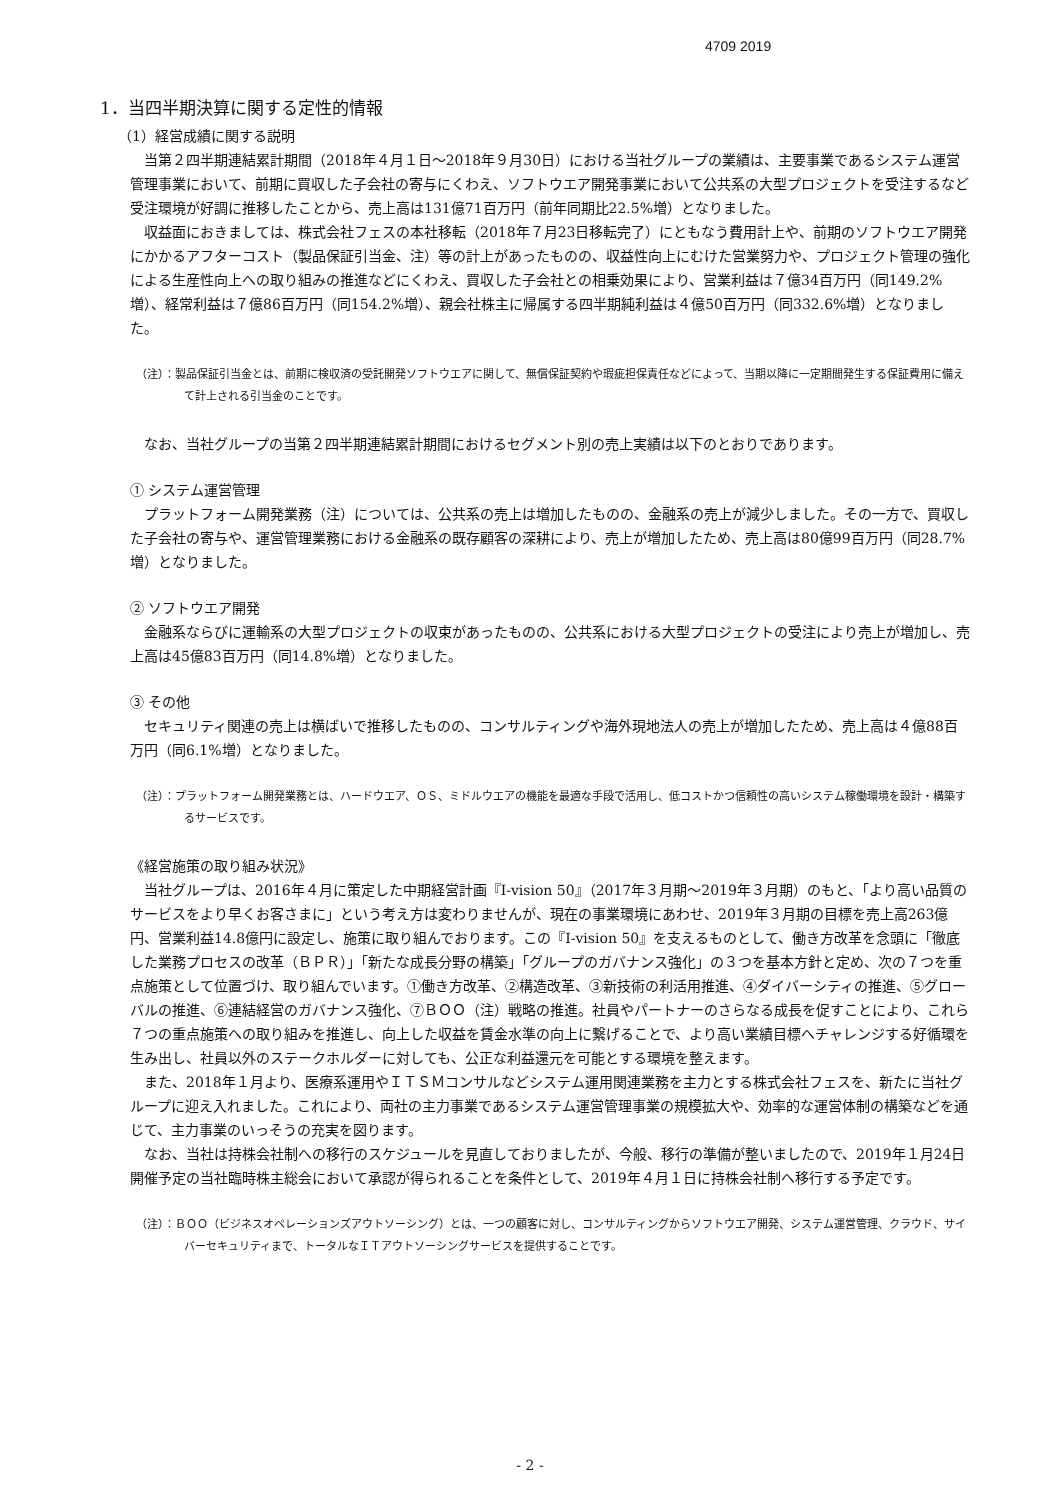4709 2019
1．当四半期決算に関する定性的情報
（1）経営成績に関する説明
当第２四半期連結累計期間（2018年４月１日～2018年９月30日）における当社グループの業績は、主要事業であるシステム運営管理事業において、前期に買収した子会社の寄与にくわえ、ソフトウエア開発事業において公共系の大型プロジェクトを受注するなど受注環境が好調に推移したことから、売上高は131億71百万円（前年同期比22.5%増）となりました。
収益面におきましては、株式会社フェスの本社移転（2018年７月23日移転完了）にともなう費用計上や、前期のソフトウエア開発にかかるアフターコスト（製品保証引当金、注）等の計上があったものの、収益性向上にむけた営業努力や、プロジェクト管理の強化による生産性向上への取り組みの推進などにくわえ、買収した子会社との相乗効果により、営業利益は７億34百万円（同149.2%増）、経常利益は７億86百万円（同154.2%増）、親会社株主に帰属する四半期純利益は４億50百万円（同332.6%増）となりました。
（注）：製品保証引当金とは、前期に検収済の受託開発ソフトウエアに関して、無償保証契約や瑕疵担保責任などによって、当期以降に一定期間発生する保証費用に備えて計上される引当金のことです。
なお、当社グループの当第２四半期連結累計期間におけるセグメント別の売上実績は以下のとおりであります。
① システム運営管理
プラットフォーム開発業務（注）については、公共系の売上は増加したものの、金融系の売上が減少しました。その一方で、買収した子会社の寄与や、運営管理業務における金融系の既存顧客の深耕により、売上が増加したため、売上高は80億99百万円（同28.7%増）となりました。
② ソフトウエア開発
金融系ならびに運輸系の大型プロジェクトの収束があったものの、公共系における大型プロジェクトの受注により売上が増加し、売上高は45億83百万円（同14.8%増）となりました。
③ その他
セキュリティ関連の売上は横ばいで推移したものの、コンサルティングや海外現地法人の売上が増加したため、売上高は４億88百万円（同6.1%増）となりました。
（注）：プラットフォーム開発業務とは、ハードウエア、ＯＳ、ミドルウエアの機能を最適な手段で活用し、低コストかつ信頼性の高いシステム稼働環境を設計・構築するサービスです。
《経営施策の取り組み状況》
当社グループは、2016年４月に策定した中期経営計画『I-vision 50』（2017年３月期～2019年３月期）のもと、「より高い品質のサービスをより早くお客さまに」という考え方は変わりませんが、現在の事業環境にあわせ、2019年３月期の目標を売上高263億円、営業利益14.8億円に設定し、施策に取り組んでおります。この『I-vision 50』を支えるものとして、働き方改革を念頭に「徹底した業務プロセスの改革（ＢＰＲ）」「新たな成長分野の構築」「グループのガバナンス強化」の３つを基本方針と定め、次の７つを重点施策として位置づけ、取り組んでいます。①働き方改革、②構造改革、③新技術の利活用推進、④ダイバーシティの推進、⑤グローバルの推進、⑥連結経営のガバナンス強化、⑦ＢＯＯ（注）戦略の推進。社員やパートナーのさらなる成長を促すことにより、これら７つの重点施策への取り組みを推進し、向上した収益を賃金水準の向上に繋げることで、より高い業績目標へチャレンジする好循環を生み出し、社員以外のステークホルダーに対しても、公正な利益還元を可能とする環境を整えます。
また、2018年１月より、医療系運用やＩＴＳＭコンサルなどシステム運用関連業務を主力とする株式会社フェスを、新たに当社グループに迎え入れました。これにより、両社の主力事業であるシステム運営管理事業の規模拡大や、効率的な運営体制の構築などを通じて、主力事業のいっそうの充実を図ります。
なお、当社は持株会社制への移行のスケジュールを見直しておりましたが、今般、移行の準備が整いましたので、2019年１月24日開催予定の当社臨時株主総会において承認が得られることを条件として、2019年４月１日に持株会社制へ移行する予定です。
（注）：ＢＯＯ（ビジネスオペレーションズアウトソーシング）とは、一つの顧客に対し、コンサルティングからソフトウエア開発、システム運営管理、クラウド、サイバーセキュリティまで、トータルなＩＴアウトソーシングサービスを提供することです。
- 2 -